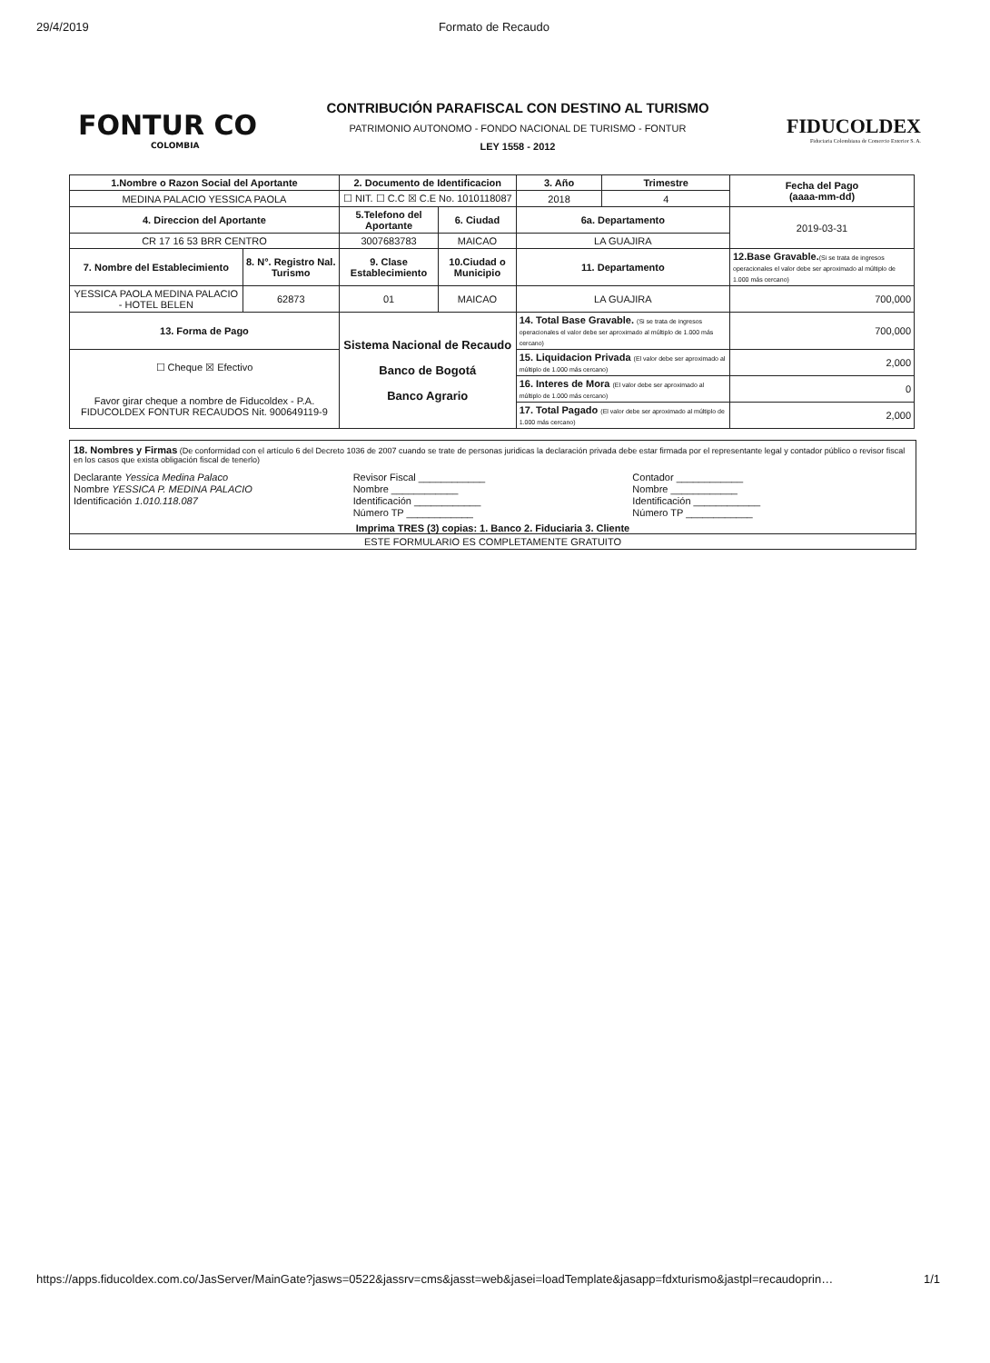29/4/2019 Formato de Recaudo
FONTUR CO
COLOMBIA
CONTRIBUCIÓN PARAFISCAL CON DESTINO AL TURISMO
PATRIMONIO AUTONOMO - FONDO NACIONAL DE TURISMO - FONTUR
LEY 1558 - 2012
FIDUCOLDEX
Fiduciaria Colombiana de Comercio Exterior S. A.
| 1.Nombre o Razon Social del Aportante | | 2. Documento de Identificacion | | 3. Año | Trimestre | Fecha del Pago (aaaa-mm-dd) |
| --- | --- | --- | --- | --- | --- | --- |
| MEDINA PALACIO YESSICA PAOLA | | ☐ NIT. ☐ C.C ☒ C.E No. 1010118087 | | 2018 | 4 | |
| 4. Direccion del Aportante | | 5.Telefono del Aportante | 6. Ciudad | 6a. Departamento | | 2019-03-31 |
| CR 17 16 53 BRR CENTRO | | 3007683783 | MAICAO | LA GUAJIRA | | |
| 7. Nombre del Establecimiento | 8. N°. Registro Nal. Turismo | 9. Clase Establecimiento | 10.Ciudad o Municipio | 11. Departamento | | 12.Base Gravable. (Si se trata de ingresos operacionales el valor debe ser aproximado al múltiplo de 1.000 más cercano) |
| YESSICA PAOLA MEDINA PALACIO - HOTEL BELEN | 62873 | 01 | MAICAO | LA GUAJIRA | | 700,000 |
| 13. Forma de Pago | | Sistema Nacional de Recaudo Banco de Bogotá Banco Agrario | | 14. Total Base Gravable. (Si se trata de ingresos operacionales el valor debe ser aproximado al múltiplo de 1.000 más cercano) | | 700,000 |
| ☐ Cheque ☒ Efectivo Favor girar cheque a nombre de Fiducoldex - P.A. FIDUCOLDEX FONTUR RECAUDOS Nit. 900649119-9 | | | | 15. Liquidacion Privada (El valor debe ser aproximado al múltiplo de 1.000 más cercano) | | 2,000 |
| | | | | 16. Interes de Mora (El valor debe ser aproximado al múltiplo de 1.000 más cercano) | | 0 |
| | | | | 17. Total Pagado (El valor debe ser aproximado al múltiplo de 1.000 más cercano) | | 2,000 |
18. Nombres y Firmas (De conformidad con el artículo 6 del Decreto 1036 de 2007 cuando se trate de personas juridicas la declaración privada debe estar firmada por el representante legal y contador público o revisor fiscal en los casos que exista obligación fiscal de tenerlo)
Declarante Yessica Medina Palaco
Nombre YESSICA P. MEDINA PALACIO
Identificación 1.010.118.087
Revisor Fiscal ____________
Nombre ____________
Identificación ____________
Número TP ____________
Contador ____________
Nombre ____________
Identificación ____________
Número TP ____________
Imprima TRES (3) copias: 1. Banco 2. Fiduciaria 3. Cliente
ESTE FORMULARIO ES COMPLETAMENTE GRATUITO
https://apps.fiducoldex.com.co/JasServer/MainGate?jasws=0522&jassrv=cms&jasst=web&jasei=loadTemplate&jasapp=fdxturismo&jastpl=recaudoprin… 1/1